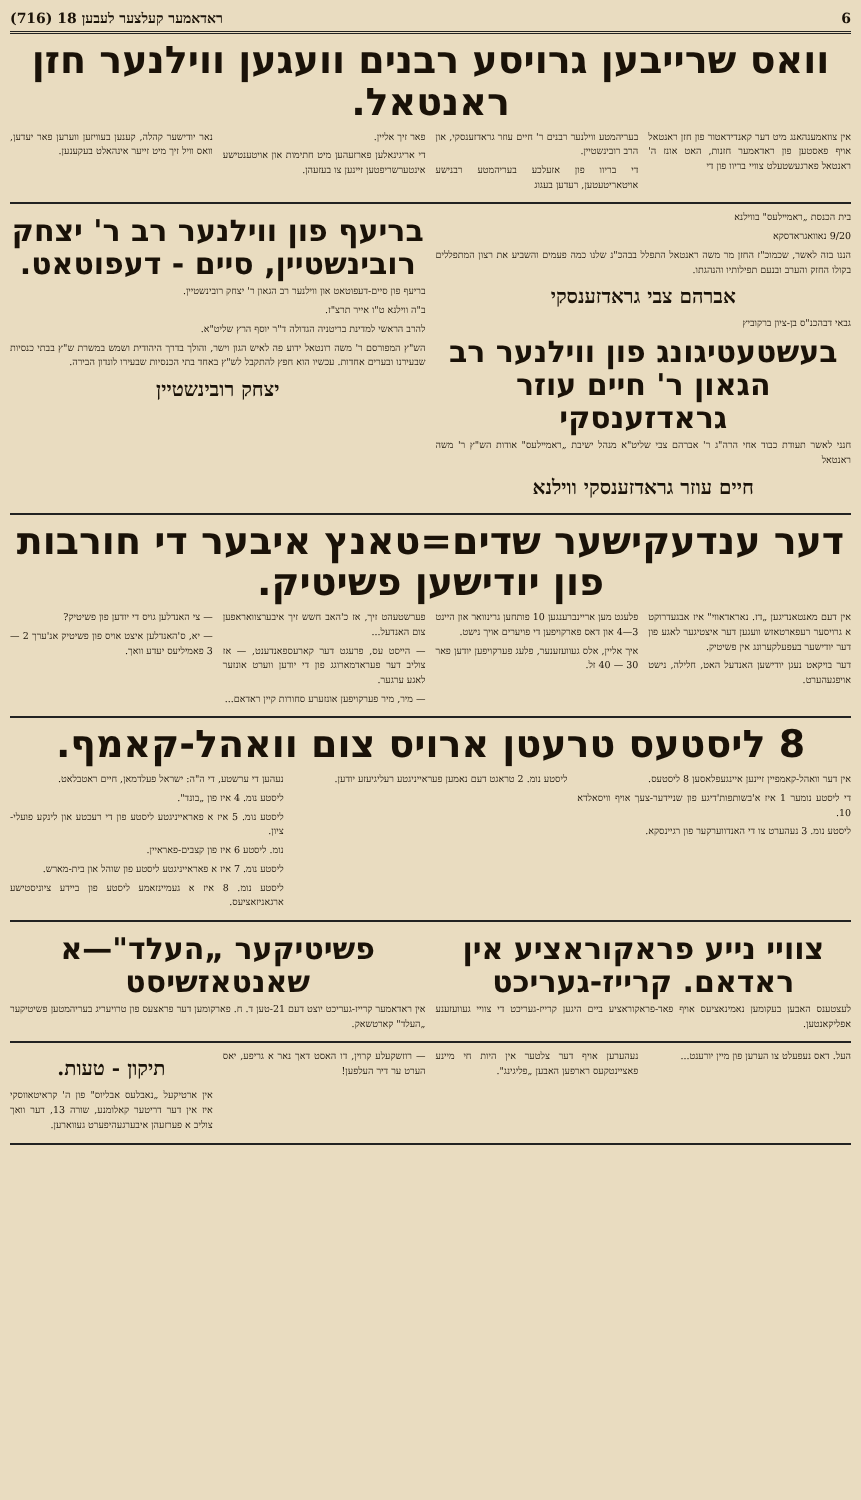6 ראדאמער קעלצער לעבען 18 (716)
וואס שרייבען גרויסע רבנים וועגען ווילנער חזן ראנטאל.
אין צוזאמענהאנג מיט דער קאנדידאטור פון חזן ראנטאל אויף פאסטען פון ראדאמער חזנות, האט אונז ה' ראנטאל פארגעשטעלט צוויי בריוו פון די
בעריהמטע ווילנער רבנים ר' חיים עוזר גראדזענסקי, און הרב רובינשטיין.
די בריוו פון אזעלכע בעריהמטע רבנישע אויטאריטעטען, רעדען בעגוג
פאר זיך אליין.
די אריגינאלען פארזעהען מיט חתימות און אויטענטישע אינטערשריפטען זיינען צו בעזעהן.
נאר יודישער קהלה, קענען בעוויזען ווערען פאר יעדען, וואס וויל זיך מיט זייער אינהאלט בעקענען.
בית הכנסת „ראמײלעס" בווילנא
9/20 נאוואגראדסקא
הננו בזה לאשר, שכמוכ"ז החזן מר משה ראנטאל התפלל בבהכ"נ שלנו כמה פעמים והשביע את רצון המתפללים בקולו החזק והערב ובנעם תפילותיו והנהגתו.
אברהם צבי גראדזענסקי
גבאי דבהכנ"ס בן-ציון ברקוביץ
בעשטעטיגונג פון ווילנער רב הגאון ר' חיים עוזר גראדזענסקי
חנני לאשר תעודת כבוד אחי הרה"ג ר' אברהם צבי שליט"א מנהל ישיבת „ראמײלעס" אודות הש"ץ ר' משה ראנטאל
חיים עוזר גראדזענסקי ווילנא
בריעף פון ווילנער רב ר' יצחק רובינשטיין, סיים - דעפוטאט.
בריעף פון סיים-דעפוטאט און ווילנער רב הגאון ר' יצחק רובינשטיין.
ב"ה ווילנא ט"ו אייר תרצ"ז.
להרב הראשי למדינת בריטניה הגדולה ד"ר יוסף הרץ שליט"א.
הש"ץ המפורסם ר' משה רונטאל ידוע פה לאיש הגון וישר, והולך בדרך היהודית ושמש במשרת ש"ץ בבתי כנסיות שבעירנו ובערים אחדות. עכשיו הוא חפץ להתקבל לש"ץ באחד בתי הכנסיות שבעירו לונדון הבירה.
יצחק רובינשטיין
דער ענדעקישער שדים=טאנץ איבער די חורבות פון יודישען פשיטיק.
אין דעם מאנטאנדיגען „דז. נאראדאווי" איז אבגעדרוקט א גרויסער רעפארטאזש וועגען דער איצטיגער לאגע פון דער יודישער בעפעלקערונג אין פשיטיק.
דער בויקאט נעגן יודישען האנדעל האט, חלילה, נישט אויפגעהערט.
פלעגט מען אריינברענגען 10 פותחען גרינוואר און היינט 3—4 און דאס פארקויפען די פויערים אויך נישט.
איך אליין, אלס געוועזענער, פלעג פערקויפען יודען פאר 30 — 40 זל.
פערשטעהט זיך, אז כ'האב חשש זיך איבערצוואראפען צום האנדעל...
— הייסט עס, פרעגט דער קארעספאנדענט, — אז צוליב דער פעראדמארוגג פון די יודען ווערט אונזער לאגע ערגער.
— מיר, מיר פערקויפען אונזערע סחורות קיין ראדאם...
— צי האנדלען גויס די יודען פון פשיטיק?
— יא, ס'האנדלען איצט אויס פון פשיטיק אנ'ערך 2 — 3 פאמיליעס יעדע וואך.
8 ליסטעס טרעטן ארויס צום וואהל-קאמף.
אין דער וואהל-קאמפיין זיינען איינגעפלאסען 8 ליסטעס.
די ליסטע נומער 1 איז א'בשותפות'דיגע פון שניידער-צעך אויף וויסאלדא 10.
ליסטע נומ. 3 נעהערט צו די האנדווערקער פון רגיינסקא.
ליסטע נומ. 2 טראגט דעם נאמען פעראייניגטע רעליגיעזע יודען.
נעהען די ערשטע, די ה"ה: ישראל פעלדמאן, חיים ראטבלאט.
ליסטע נומ. 4 איז פון „בונד".
ליסטע נומ. 5 איז א פאראייניגטע ליסטע פון די רעכטע און לינקע פועלי-ציון.
נומ. ליסטע 6 איז פון קצבים-פאראיין.
ליסטע נומ. 7 איז א פאראייניגטע ליסטע פון שוהל און בית-מארש.
ליסטע נומ. 8 איז א געמיינזאמע ליסטע פון ביידע ציוניסטישע ארגאניזאציעס.
צוויי נייע פראקוראציע אין ראדאם. קרייז-געריכט
לעצטענס האבען בעקומען נאמינאציעס אויף פאד-פראקוראציע ביים היגען קרייז-געריכט די צוויי געוועזענע אפליקאנטען.
פשיטיקער „העלד"—א שאנטאזשיסט
אין ראדאמער קרייז-געריכט יוצט דעם 21-טען ד. ח. פארקומען דער פראצעס פון טרויעריג בעריהמטען פשיטיקער „העלד" קארטשאק.
העל. דאס נעפעלט צו הערען פון מיין יורענט...
נעהערען אויף דער צלטער אין היות חי מיינע פאציינטקעס רארפען האבען „פליגינג".
— רוזשקעלע קרוין, דו האסט דאך נאר א גריפע, יאס הערט ער דיר העלפען!
תיקון - טעות.
אין ארטיקעל „נאבלעס אבליוס" פון ה' קראיטאווסקי איז אין דער דריטער קאלומנע, שורה 13, דער וואך צוליב א פערזעהן איבערגעהיפערט געווארען.